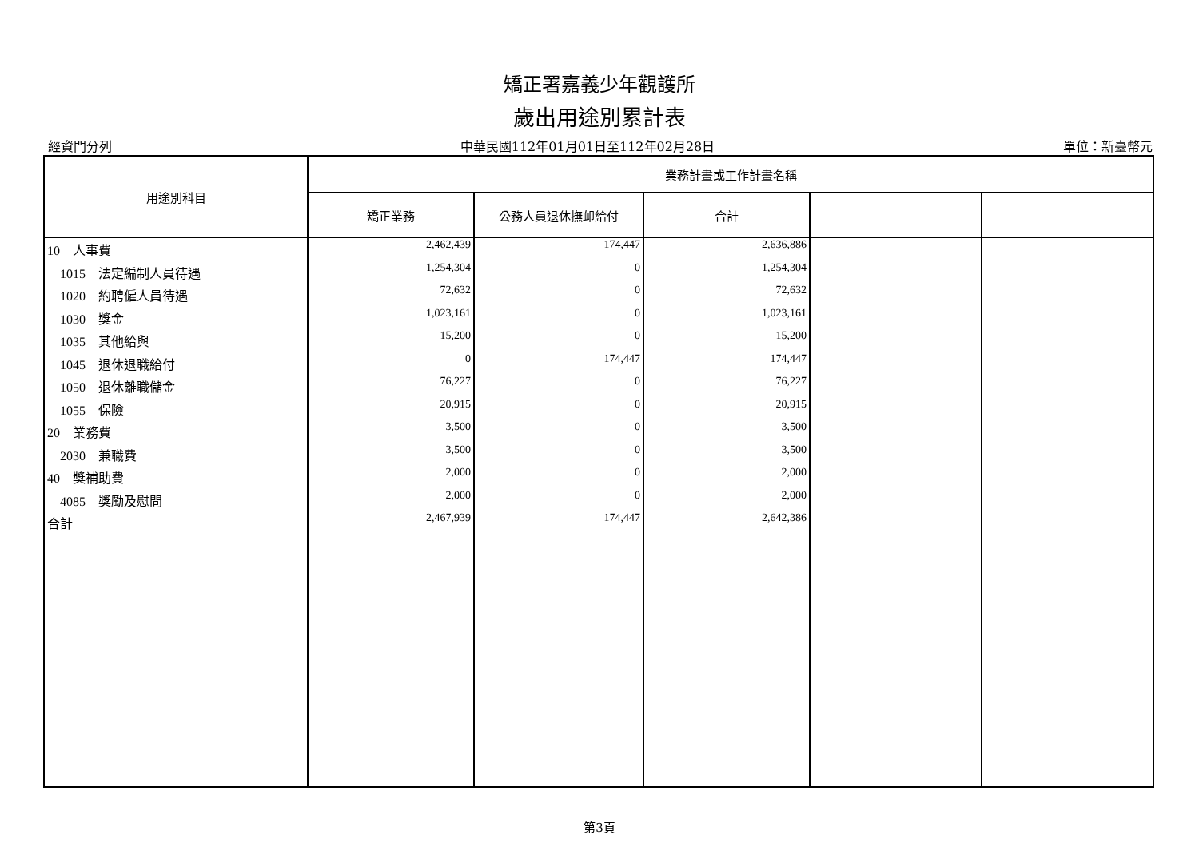矯正署嘉義少年觀護所
歲出用途別累計表
經資門分列 中華民國112年01月01日至112年02月28日 單位：新臺幣元
| 用途別科目 | 業務計畫或工作計畫名稱 | | | | |
| --- | --- | --- | --- | --- | --- |
| | 矯正業務 | 公務人員退休撫卹給付 | 合計 | | |
| 10 人事費 | 2,462,439 | 174,447 | 2,636,886 | | |
| 1015 法定編制人員待遇 | 1,254,304 | 0 | 1,254,304 | | |
| 1020 約聘僱人員待遇 | 72,632 | 0 | 72,632 | | |
| 1030 獎金 | 1,023,161 | 0 | 1,023,161 | | |
| 1035 其他給與 | 15,200 | 0 | 15,200 | | |
| 1045 退休退職給付 | 0 | 174,447 | 174,447 | | |
| 1050 退休離職儲金 | 76,227 | 0 | 76,227 | | |
| 1055 保險 | 20,915 | 0 | 20,915 | | |
| 20 業務費 | 3,500 | 0 | 3,500 | | |
| 2030 兼職費 | 3,500 | 0 | 3,500 | | |
| 40 獎補助費 | 2,000 | 0 | 2,000 | | |
| 4085 獎勵及慰問 | 2,000 | 0 | 2,000 | | |
| 合計 | 2,467,939 | 174,447 | 2,642,386 | | |
第3頁